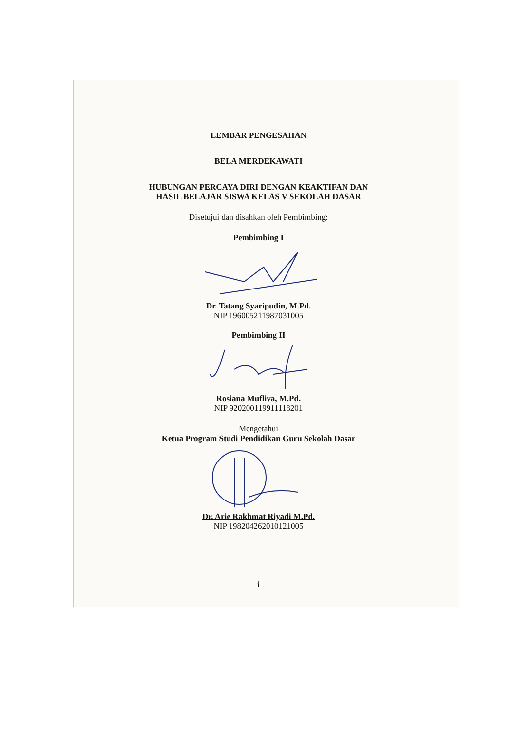LEMBAR PENGESAHAN
BELA MERDEKAWATI
HUBUNGAN PERCAYA DIRI DENGAN KEAKTIFAN DAN
HASIL BELAJAR SISWA KELAS V SEKOLAH DASAR
Disetujui dan disahkan oleh Pembimbing:
Pembimbing I
Dr. Tatang Syaripudin, M.Pd.
NIP 196005211987031005
Pembimbing II
Rosiana Mufliva, M.Pd.
NIP 920200119911118201
Mengetahui
Ketua Program Studi Pendidikan Guru Sekolah Dasar
Dr. Arie Rakhmat Riyadi M.Pd.
NIP 198204262010121005
i